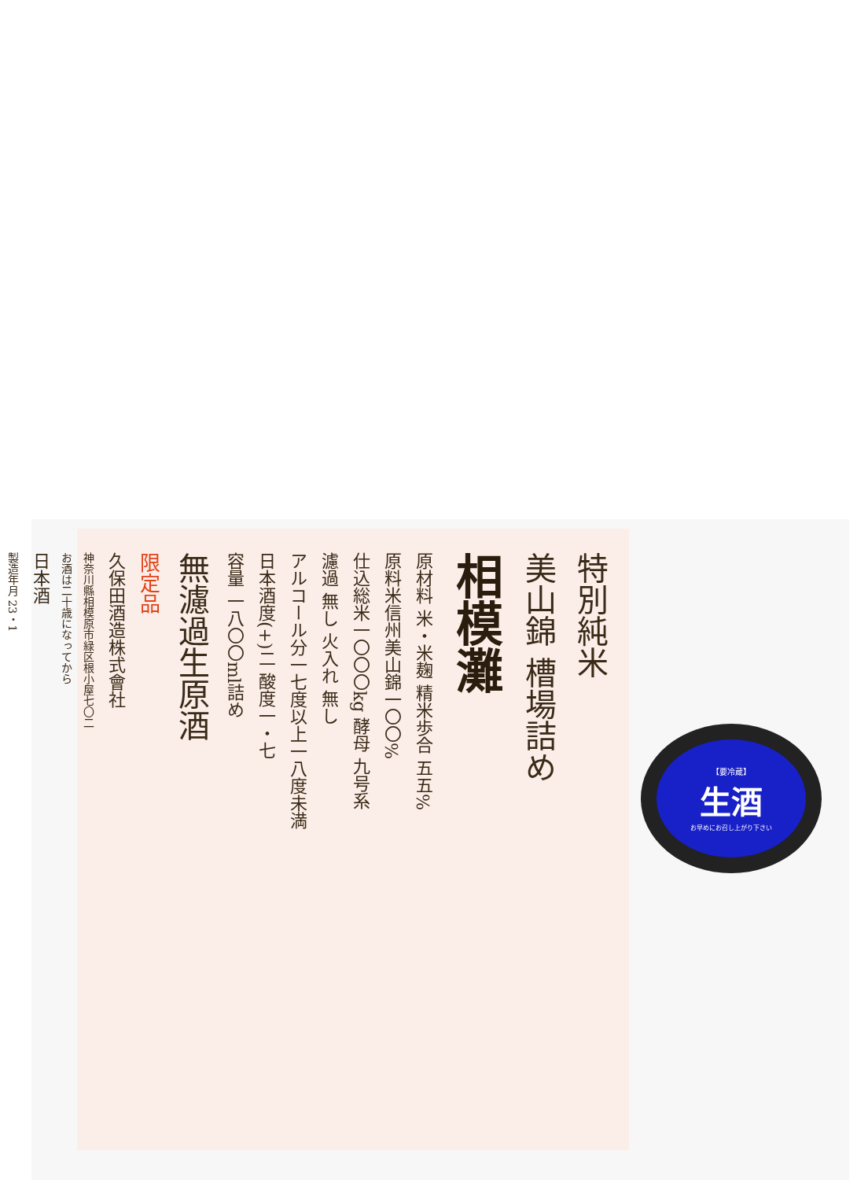特別純米
美山錦 槽場詰め
相模灘
原材料 米・米麹 精米歩合 五五%
原料米信州美山錦一〇〇%
仕込総米一〇〇〇kg 酵母 九号系
濾過 無し 火入れ 無し
アルコール分一七度以上一八度未満
日本酒度(+)二 酸度一・七
容量 一八〇〇ml詰め
無濾過生原酒
限定品
久保田酒造株式會社
神奈川縣相模原市緑区根小屋七〇二
お酒は二十歳になってから
日本酒
製造年月 23・1
【要冷蔵】
生酒
お早めにお召し上がり下さい